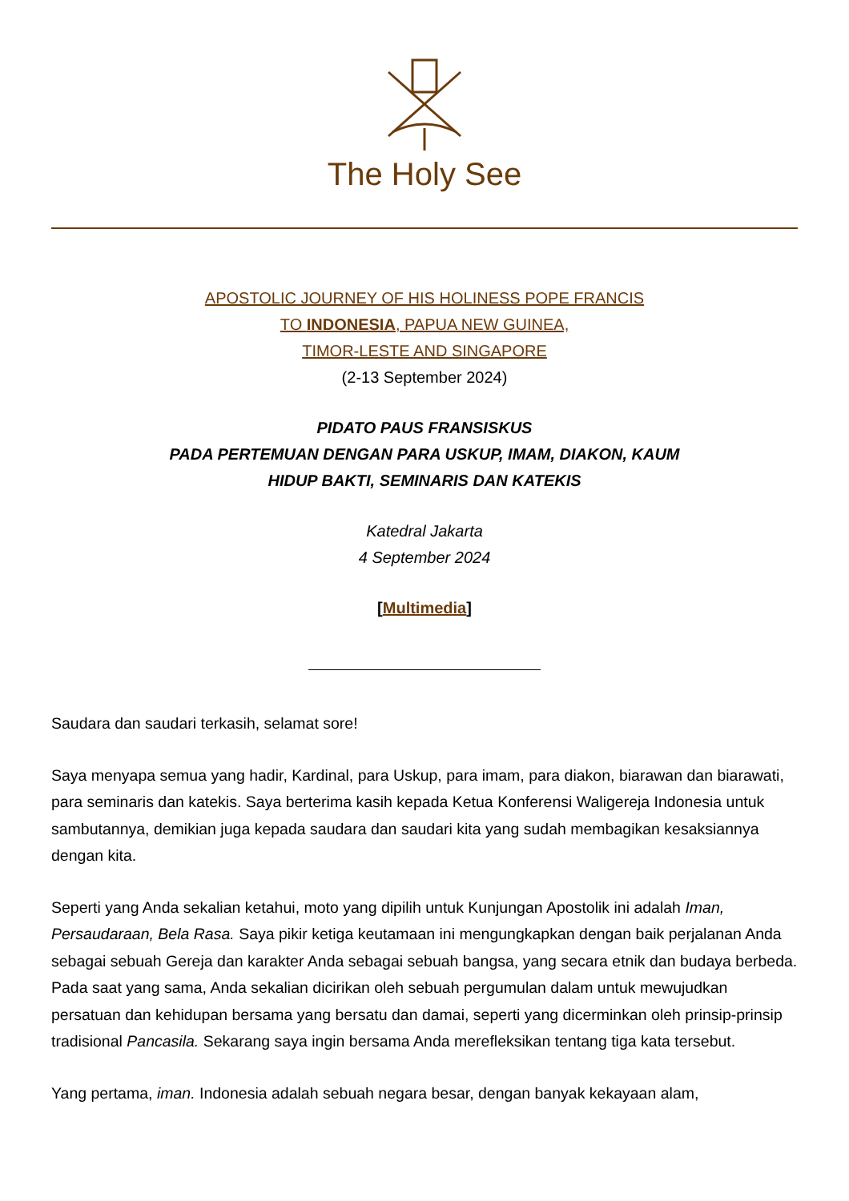The Holy See
APOSTOLIC JOURNEY OF HIS HOLINESS POPE FRANCIS
TO INDONESIA, PAPUA NEW GUINEA,
TIMOR-LESTE AND SINGAPORE
(2-13 September 2024)
PIDATO PAUS FRANSISKUS
PADA PERTEMUAN DENGAN PARA USKUP, IMAM, DIAKON, KAUM
HIDUP BAKTI, SEMINARIS DAN KATEKIS
Katedral Jakarta
4 September 2024
[Multimedia]
Saudara dan saudari terkasih, selamat sore!
Saya menyapa semua yang hadir, Kardinal, para Uskup, para imam, para diakon, biarawan dan biarawati, para seminaris dan katekis. Saya berterima kasih kepada Ketua Konferensi Waligereja Indonesia untuk sambutannya, demikian juga kepada saudara dan saudari kita yang sudah membagikan kesaksiannya dengan kita.
Seperti yang Anda sekalian ketahui, moto yang dipilih untuk Kunjungan Apostolik ini adalah Iman, Persaudaraan, Bela Rasa. Saya pikir ketiga keutamaan ini mengungkapkan dengan baik perjalanan Anda sebagai sebuah Gereja dan karakter Anda sebagai sebuah bangsa, yang secara etnik dan budaya berbeda. Pada saat yang sama, Anda sekalian dicirikan oleh sebuah pergumulan dalam untuk mewujudkan persatuan dan kehidupan bersama yang bersatu dan damai, seperti yang dicerminkan oleh prinsip-prinsip tradisional Pancasila. Sekarang saya ingin bersama Anda merefleksikan tentang tiga kata tersebut.
Yang pertama, iman. Indonesia adalah sebuah negara besar, dengan banyak kekayaan alam,